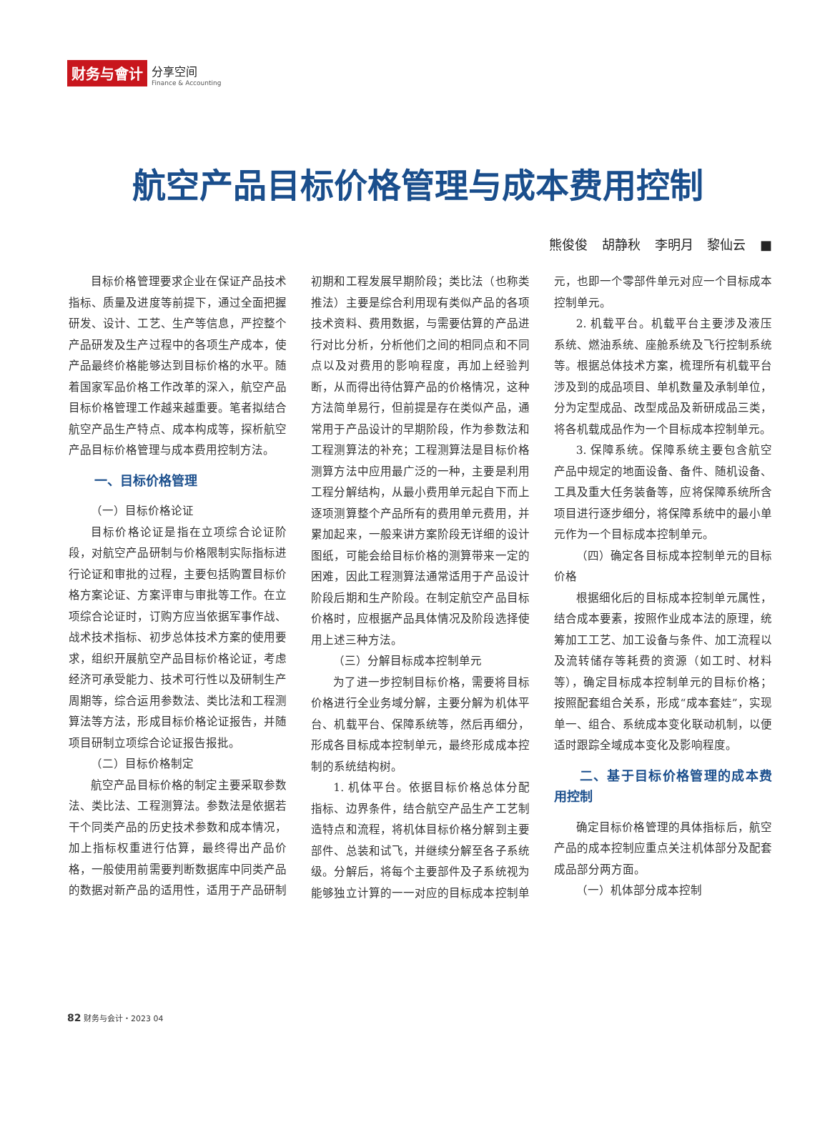财务与會计
分享空间
Finance & Accounting
航空产品目标价格管理与成本费用控制
熊俊俊 胡静秋 李明月 黎仙云 ■
目标价格管理要求企业在保证产品技术指标、质量及进度等前提下，通过全面把握研发、设计、工艺、生产等信息，严控整个产品研发及生产过程中的各项生产成本，使产品最终价格能够达到目标价格的水平。随着国家军品价格工作改革的深入，航空产品目标价格管理工作越来越重要。笔者拟结合航空产品生产特点、成本构成等，探析航空产品目标价格管理与成本费用控制方法。
一、目标价格管理
（一）目标价格论证
目标价格论证是指在立项综合论证阶段，对航空产品研制与价格限制实际指标进行论证和审批的过程，主要包括购置目标价格方案论证、方案评审与审批等工作。在立项综合论证时，订购方应当依据军事作战、战术技术指标、初步总体技术方案的使用要求，组织开展航空产品目标价格论证，考虑经济可承受能力、技术可行性以及研制生产周期等，综合运用参数法、类比法和工程测算法等方法，形成目标价格论证报告，并随项目研制立项综合论证报告报批。
（二）目标价格制定
航空产品目标价格的制定主要采取参数法、类比法、工程测算法。参数法是依据若干个同类产品的历史技术参数和成本情况，加上指标权重进行估算，最终得出产品价格，一般使用前需要判断数据库中同类产品的数据对新产品的适用性，适用于产品研制初期和工程发展早期阶段；类比法（也称类推法）主要是综合利用现有类似产品的各项技术资料、费用数据，与需要估算的产品进行对比分析，分析他们之间的相同点和不同点以及对费用的影响程度，再加上经验判断，从而得出待估算产品的价格情况，这种方法简单易行，但前提是存在类似产品，通常用于产品设计的早期阶段，作为参数法和工程测算法的补充；工程测算法是目标价格测算方法中应用最广泛的一种，主要是利用工程分解结构，从最小费用单元起自下而上逐项测算整个产品所有的费用单元费用，并累加起来，一般来讲方案阶段无详细的设计图纸，可能会给目标价格的测算带来一定的困难，因此工程测算法通常适用于产品设计阶段后期和生产阶段。在制定航空产品目标价格时，应根据产品具体情况及阶段选择使用上述三种方法。
（三）分解目标成本控制单元
为了进一步控制目标价格，需要将目标价格进行全业务域分解，主要分解为机体平台、机载平台、保障系统等，然后再细分，形成各目标成本控制单元，最终形成成本控制的系统结构树。
1. 机体平台。依据目标价格总体分配指标、边界条件，结合航空产品生产工艺制造特点和流程，将机体目标价格分解到主要部件、总装和试飞，并继续分解至各子系统级。分解后，将每个主要部件及子系统视为能够独立计算的一一对应的目标成本控制单元，也即一个零部件单元对应一个目标成本控制单元。
2. 机载平台。机载平台主要涉及液压系统、燃油系统、座舱系统及飞行控制系统等。根据总体技术方案，梳理所有机载平台涉及到的成品项目、单机数量及承制单位，分为定型成品、改型成品及新研成品三类，将各机载成品作为一个目标成本控制单元。
3. 保障系统。保障系统主要包含航空产品中规定的地面设备、备件、随机设备、工具及重大任务装备等，应将保障系统所含项目进行逐步细分，将保障系统中的最小单元作为一个目标成本控制单元。
（四）确定各目标成本控制单元的目标价格
根据细化后的目标成本控制单元属性，结合成本要素，按照作业成本法的原理，统筹加工工艺、加工设备与条件、加工流程以及流转储存等耗费的资源（如工时、材料等），确定目标成本控制单元的目标价格；按照配套组合关系，形成“成本套娃”，实现单一、组合、系统成本变化联动机制，以便适时跟踪全域成本变化及影响程度。
二、基于目标价格管理的成本费用控制
确定目标价格管理的具体指标后，航空产品的成本控制应重点关注机体部分及配套成品部分两方面。
（一）机体部分成本控制
82 财务与会计・2023 04